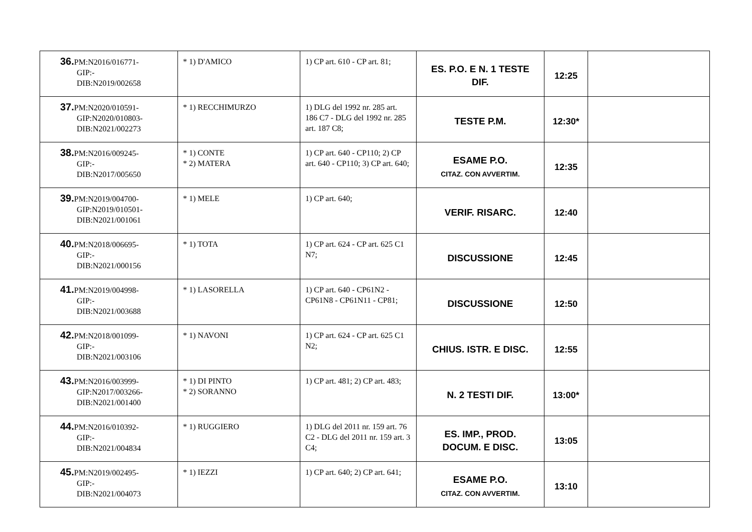| 36. PM:N2016/016771- GIP:- DIB:N2019/002658 | * 1) D'AMICO | 1) CP art. 610 - CP art. 81; | ES. P.O. E N. 1 TESTE DIF. | 12:25 | |
| 37. PM:N2020/010591- GIP:N2020/010803- DIB:N2021/002273 | * 1) RECCHIMURZO | 1) DLG del 1992 nr. 285 art. 186 C7 - DLG del 1992 nr. 285 art. 187 C8; | TESTE P.M. | 12:30* | |
| 38. PM:N2016/009245- GIP:- DIB:N2017/005650 | * 1) CONTE * 2) MATERA | 1) CP art. 640 - CP110; 2) CP art. 640 - CP110; 3) CP art. 640; | ESAME P.O. CITAZ. CON AVVERTIM. | 12:35 | |
| 39. PM:N2019/004700- GIP:N2019/010501- DIB:N2021/001061 | * 1) MELE | 1) CP art. 640; | VERIF. RISARC. | 12:40 | |
| 40. PM:N2018/006695- GIP:- DIB:N2021/000156 | * 1) TOTA | 1) CP art. 624 - CP art. 625 C1 N7; | DISCUSSIONE | 12:45 | |
| 41. PM:N2019/004998- GIP:- DIB:N2021/003688 | * 1) LASORELLA | 1) CP art. 640 - CP61N2 - CP61N8 - CP61N11 - CP81; | DISCUSSIONE | 12:50 | |
| 42. PM:N2018/001099- GIP:- DIB:N2021/003106 | * 1) NAVONI | 1) CP art. 624 - CP art. 625 C1 N2; | CHIUS. ISTR. E DISC. | 12:55 | |
| 43. PM:N2016/003999- GIP:N2017/003266- DIB:N2021/001400 | * 1) DI PINTO * 2) SORANNO | 1) CP art. 481; 2) CP art. 483; | N. 2 TESTI DIF. | 13:00* | |
| 44. PM:N2016/010392- GIP:- DIB:N2021/004834 | * 1) RUGGIERO | 1) DLG del 2011 nr. 159 art. 76 C2 - DLG del 2011 nr. 159 art. 3 C4; | ES. IMP., PROD. DOCUM. E DISC. | 13:05 | |
| 45. PM:N2019/002495- GIP:- DIB:N2021/004073 | * 1) IEZZI | 1) CP art. 640; 2) CP art. 641; | ESAME P.O. CITAZ. CON AVVERTIM. | 13:10 | |